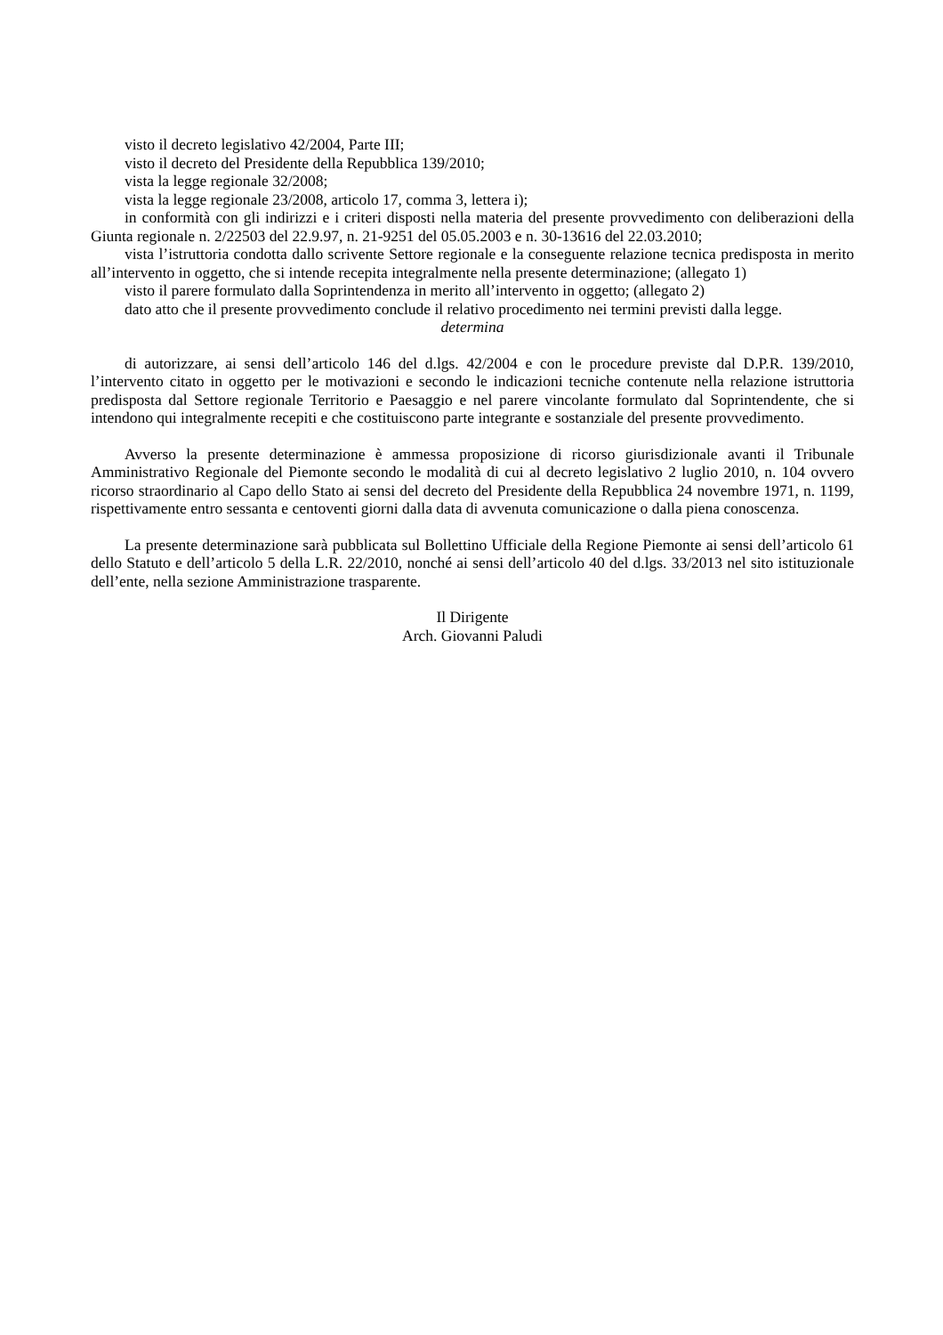visto il decreto legislativo 42/2004, Parte III;
visto il decreto del Presidente della Repubblica 139/2010;
vista la legge regionale 32/2008;
vista la legge regionale 23/2008, articolo 17, comma 3, lettera i);
in conformità con gli indirizzi e i criteri disposti nella materia del presente provvedimento con deliberazioni della Giunta regionale n. 2/22503 del 22.9.97, n. 21-9251 del 05.05.2003 e n. 30-13616 del 22.03.2010;
vista l’istruttoria condotta dallo scrivente Settore regionale e la conseguente relazione tecnica predisposta in merito all’intervento in oggetto, che si intende recepita integralmente nella presente determinazione; (allegato 1)
visto il parere formulato dalla Soprintendenza in merito all’intervento in oggetto; (allegato 2)
dato atto che il presente provvedimento conclude il relativo procedimento nei termini previsti dalla legge.
determina
di autorizzare, ai sensi dell’articolo 146 del d.lgs. 42/2004 e con le procedure previste dal D.P.R. 139/2010, l’intervento citato in oggetto per le motivazioni e secondo le indicazioni tecniche contenute nella relazione istruttoria predisposta dal Settore regionale Territorio e Paesaggio e nel parere vincolante formulato dal Soprintendente, che si intendono qui integralmente recepiti e che costituiscono parte integrante e sostanziale del presente provvedimento.
Avverso la presente determinazione è ammessa proposizione di ricorso giurisdizionale avanti il Tribunale Amministrativo Regionale del Piemonte secondo le modalità di cui al decreto legislativo 2 luglio 2010, n. 104 ovvero ricorso straordinario al Capo dello Stato ai sensi del decreto del Presidente della Repubblica 24 novembre 1971, n. 1199, rispettivamente entro sessanta e centoventi giorni dalla data di avvenuta comunicazione o dalla piena conoscenza.
La presente determinazione sarà pubblicata sul Bollettino Ufficiale della Regione Piemonte ai sensi dell’articolo 61 dello Statuto e dell’articolo 5 della L.R. 22/2010, nonché ai sensi dell’articolo 40 del d.lgs. 33/2013 nel sito istituzionale dell’ente, nella sezione Amministrazione trasparente.
Il Dirigente
Arch. Giovanni Paludi